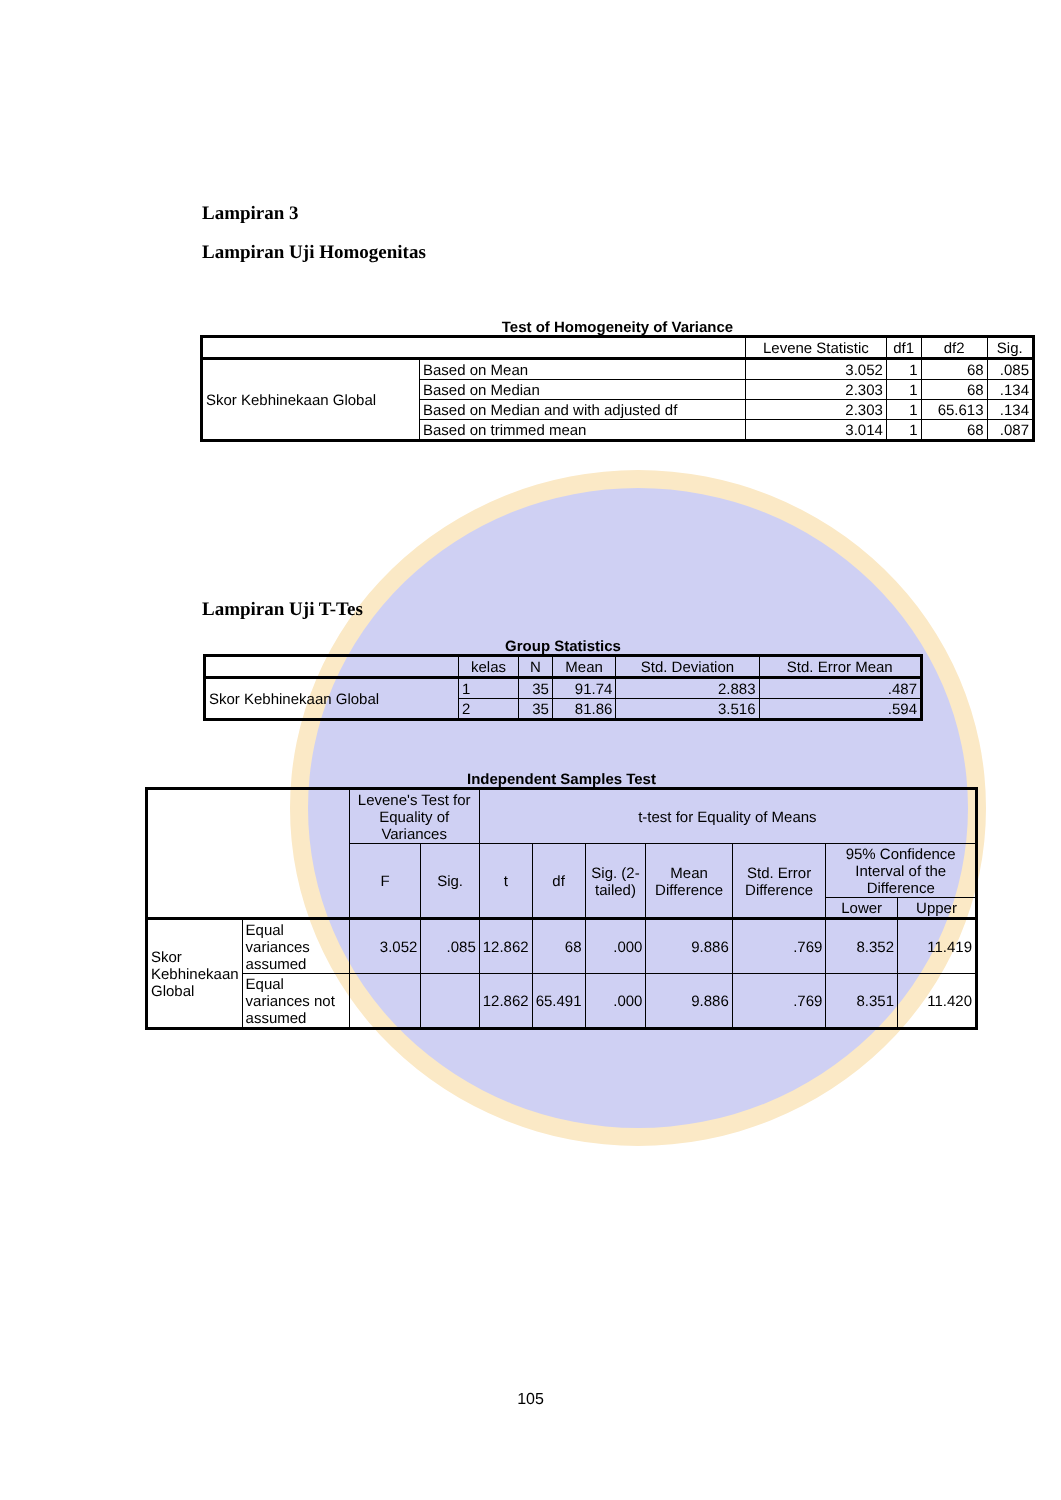Lampiran 3
Lampiran Uji Homogenitas
Test of Homogeneity of Variance
| | | Levene Statistic | df1 | df2 | Sig. |
| --- | --- | --- | --- | --- | --- |
| Skor Kebhinekaan Global | Based on Mean | 3.052 | 1 | 68 | .085 |
| | Based on Median | 2.303 | 1 | 68 | .134 |
| | Based on Median and with adjusted df | 2.303 | 1 | 65.613 | .134 |
| | Based on trimmed mean | 3.014 | 1 | 68 | .087 |
Lampiran Uji T-Tes
Group Statistics
| | kelas | N | Mean | Std. Deviation | Std. Error Mean |
| --- | --- | --- | --- | --- | --- |
| Skor Kebhinekaan Global | 1 | 35 | 91.74 | 2.883 | .487 |
| | 2 | 35 | 81.86 | 3.516 | .594 |
Independent Samples Test
| | | Levene's Test for Equality of Variances | | t-test for Equality of Means | | | | | | |
| --- | --- | --- | --- | --- | --- | --- | --- | --- | --- | --- |
| | | F | Sig. | t | df | Sig. (2-tailed) | Mean Difference | Std. Error Difference | 95% Confidence Interval of the Difference | |
| | | | | | | | | | Lower | Upper |
| Skor Kebhinekaan Global | Equal variances assumed | 3.052 | .085 | 12.862 | 68 | .000 | 9.886 | .769 | 8.352 | 11.419 |
| | Equal variances not assumed | | | 12.862 | 65.491 | .000 | 9.886 | .769 | 8.351 | 11.420 |
105